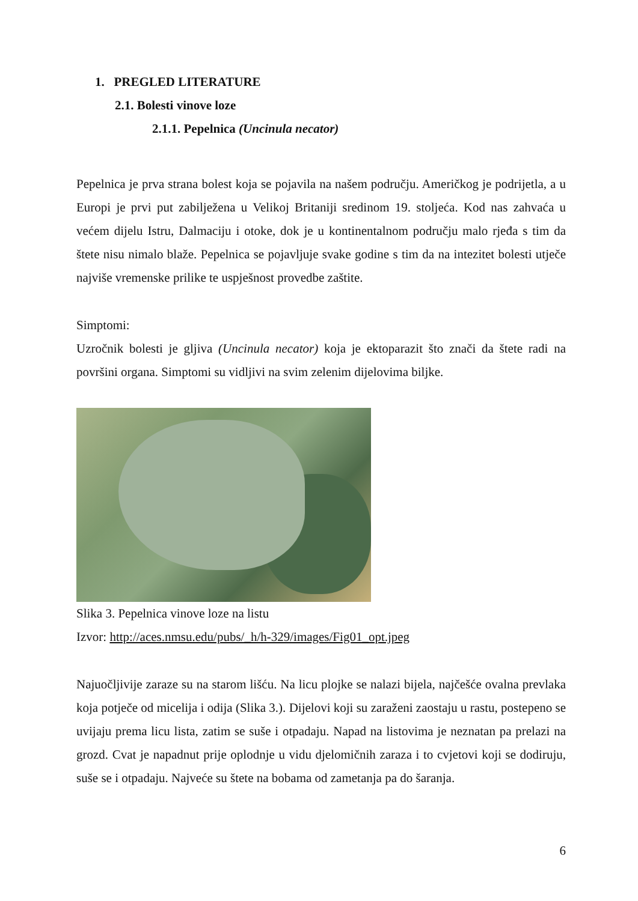1. PREGLED LITERATURE
2.1. Bolesti vinove loze
2.1.1. Pepelnica (Uncinula necator)
Pepelnica je prva strana bolest koja se pojavila na našem području. Američkog je podrijetla, a u Europi je prvi put zabilježena u Velikoj Britaniji sredinom 19. stoljeća. Kod nas zahvaća u većem dijelu Istru, Dalmaciju i otoke, dok je u kontinentalnom području malo rjeđa s tim da štete nisu nimalo blaže. Pepelnica se pojavljuje svake godine s tim da na intezitet bolesti utječe najviše vremenske prilike te uspješnost provedbe zaštite.
Simptomi:
Uzročnik bolesti je gljiva (Uncinula necator) koja je ektoparazit što znači da štete radi na površini organa. Simptomi su vidljivi na svim zelenim dijelovima biljke.
Slika 3. Pepelnica vinove loze na listu
Izvor: http://aces.nmsu.edu/pubs/_h/h-329/images/Fig01_opt.jpeg
Najuočljivije zaraze su na starom lišću. Na licu plojke se nalazi bijela, najčešće ovalna prevlaka koja potječe od micelija i odija (Slika 3.). Dijelovi koji su zaraženi zaostaju u rastu, postepeno se uvijaju prema licu lista, zatim se suše i otpadaju. Napad na listovima je neznatan pa prelazi na grozd. Cvat je napadnut prije oplodnje u vidu djelomičnih zaraza i to cvjetovi koji se dodiruju, suše se i otpadaju. Najveće su štete na bobama od zametanja pa do šaranja.
6